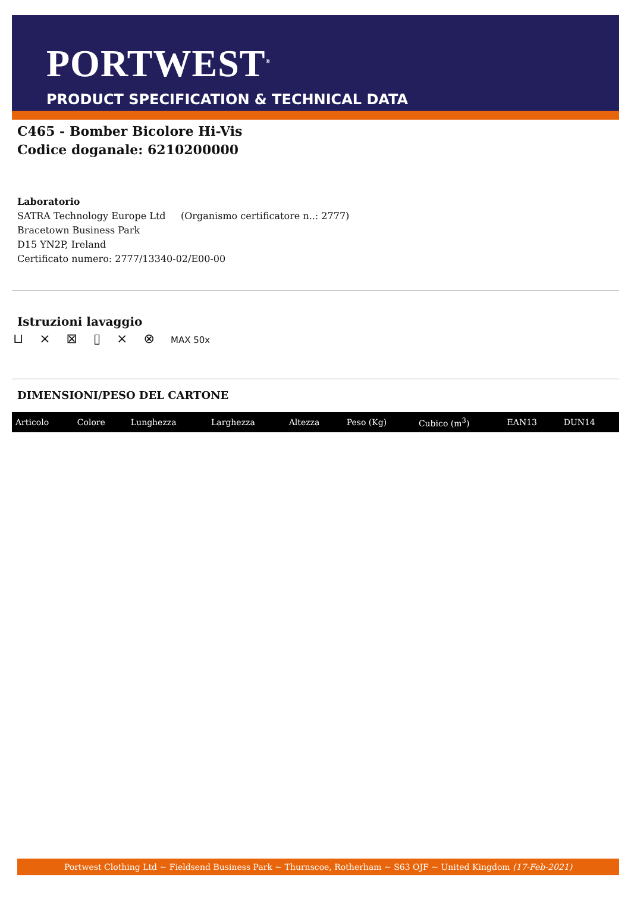PORTWEST<sup>®</sup>
PRODUCT SPECIFICATION & TECHNICAL DATA
C465 - Bomber Bicolore Hi-Vis
Codice doganale: 6210200000
Laboratorio
SATRA Technology Europe Ltd (Organismo certificatore n..: 2777)
Bracetown Business Park
D15 YN2P, Ireland
Certificato numero: 2777/13340-02/E00-00
Istruzioni lavaggio
⊔ ⨯ ⊠ ▯ ⨯ ⊗ MAX 50x
DIMENSIONI/PESO DEL CARTONE
| Articolo | Colore | Lunghezza | Larghezza | Altezza | Peso (Kg) | Cubico (m<sup>3</sup>) | EAN13 | DUN14 |
| --- | --- | --- | --- | --- | --- | --- | --- | --- |
Portwest Clothing Ltd ~ Fieldsend Business Park ~ Thurnscoe, Rotherham ~ S63 OJF ~ United Kingdom (17-Feb-2021)